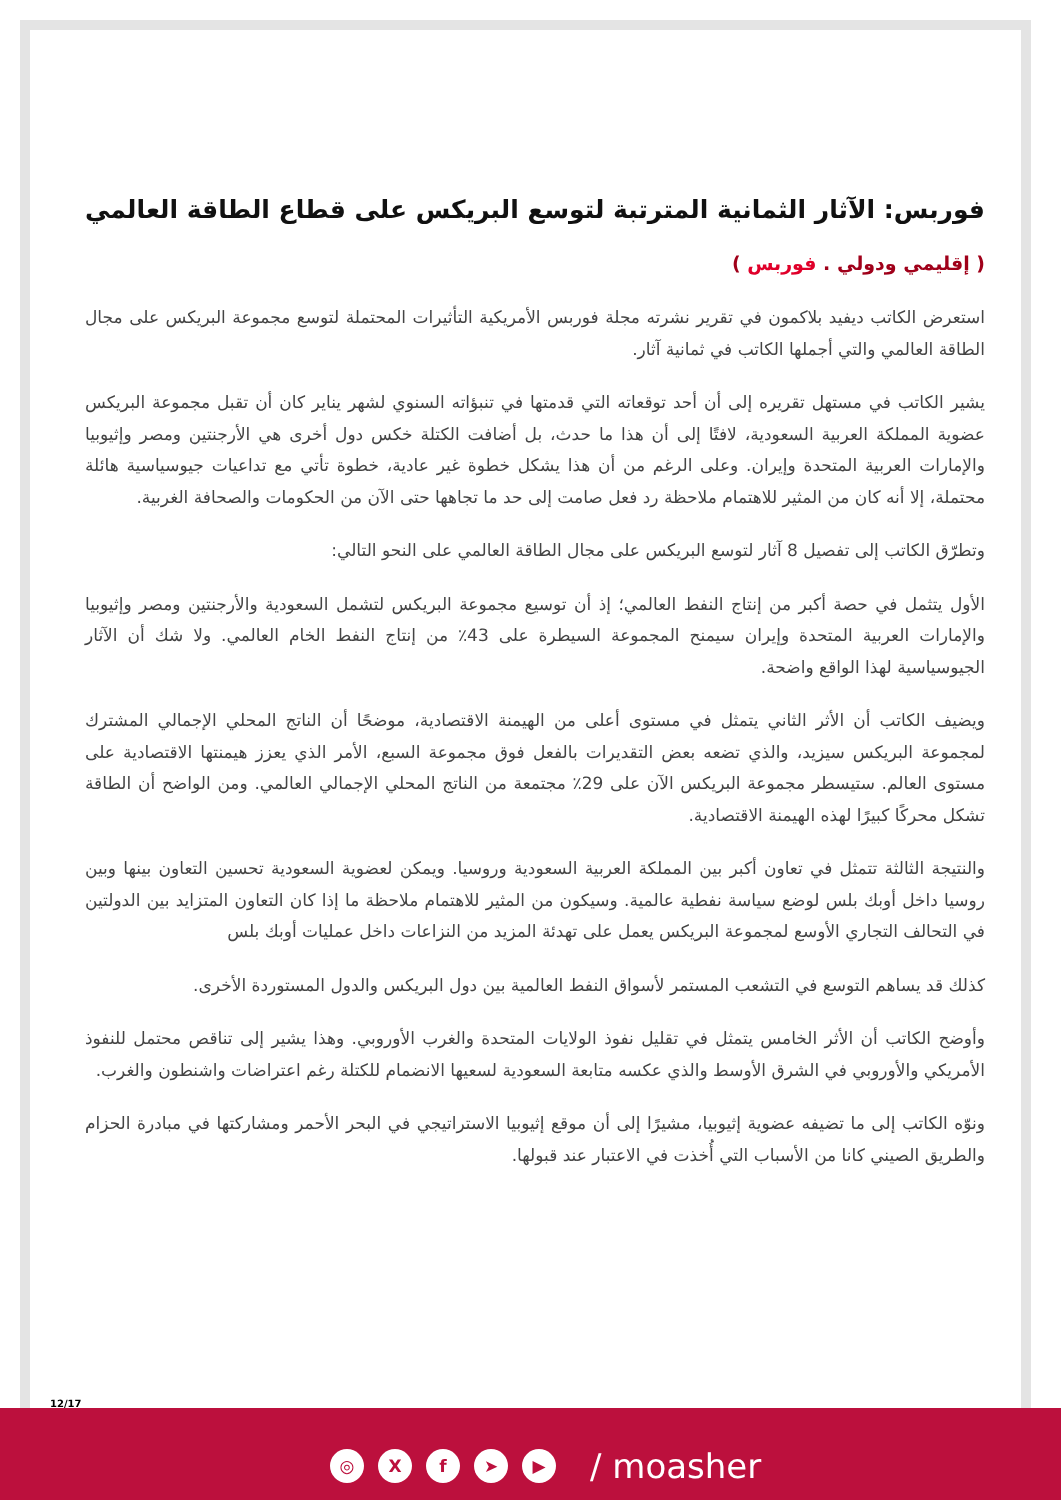فوربس: الآثار الثمانية المترتبة لتوسع البريكس على قطاع الطاقة العالمي
( إقليمي ودولي . فوربس )
استعرض الكاتب ديفيد بلاكمون في تقرير نشرته مجلة فوربس الأمريكية التأثيرات المحتملة لتوسع مجموعة البريكس على مجال الطاقة العالمي والتي أجملها الكاتب في ثمانية آثار.
يشير الكاتب في مستهل تقريره إلى أن أحد توقعاته التي قدمتها في تنبؤاته السنوي لشهر يناير كان أن تقبل مجموعة البريكس عضوية المملكة العربية السعودية، لافتًا إلى أن هذا ما حدث، بل أضافت الكتلة خكس دول أخرى هي الأرجنتين ومصر وإثيوبيا والإمارات العربية المتحدة وإيران. وعلى الرغم من أن هذا يشكل خطوة غير عادية، خطوة تأتي مع تداعيات جيوسياسية هائلة محتملة، إلا أنه كان من المثير للاهتمام ملاحظة رد فعل صامت إلى حد ما تجاهها حتى الآن من الحكومات والصحافة الغربية.
وتطرّق الكاتب إلى تفصيل 8 آثار لتوسع البريكس على مجال الطاقة العالمي على النحو التالي:
الأول يتثمل في حصة أكبر من إنتاج النفط العالمي؛ إذ أن توسيع مجموعة البريكس لتشمل السعودية والأرجنتين ومصر وإثيوبيا والإمارات العربية المتحدة وإيران سيمنح المجموعة السيطرة على 43٪ من إنتاج النفط الخام العالمي. ولا شك أن الآثار الجيوسياسية لهذا الواقع واضحة.
ويضيف الكاتب أن الأثر الثاني يتمثل في مستوى أعلى من الهيمنة الاقتصادية، موضحًا أن الناتج المحلي الإجمالي المشترك لمجموعة البريكس سيزيد، والذي تضعه بعض التقديرات بالفعل فوق مجموعة السبع، الأمر الذي يعزز هيمنتها الاقتصادية على مستوى العالم. ستيسطر مجموعة البريكس الآن على 29٪ مجتمعة من الناتج المحلي الإجمالي العالمي. ومن الواضح أن الطاقة تشكل محركًا كبيرًا لهذه الهيمنة الاقتصادية.
والنتيجة الثالثة تتمثل في تعاون أكبر بين المملكة العربية السعودية وروسيا. ويمكن لعضوية السعودية تحسين التعاون بينها وبين روسيا داخل أوبك بلس لوضع سياسة نفطية عالمية. وسيكون من المثير للاهتمام ملاحظة ما إذا كان التعاون المتزايد بين الدولتين في التحالف التجاري الأوسع لمجموعة البريكس يعمل على تهدئة المزيد من النزاعات داخل عمليات أوبك بلس
كذلك قد يساهم التوسع في التشعب المستمر لأسواق النفط العالمية بين دول البريكس والدول المستوردة الأخرى.
وأوضح الكاتب أن الأثر الخامس يتمثل في تقليل نفوذ الولايات المتحدة والغرب الأوروبي. وهذا يشير إلى تناقص محتمل للنفوذ الأمريكي والأوروبي في الشرق الأوسط والذي عكسه متابعة السعودية لسعيها الانضمام للكتلة رغم اعتراضات واشنطون والغرب.
ونوّه الكاتب إلى ما تضيفه عضوية إثيوبيا، مشيرًا إلى أن موقع إثيوبيا الاستراتيجي في البحر الأحمر ومشاركتها في مبادرة الحزام والطريق الصيني كانا من الأسباب التي أُخذت في الاعتبار عند قبولها.
12/17
◎ X f ➤ ▶
/ moasher